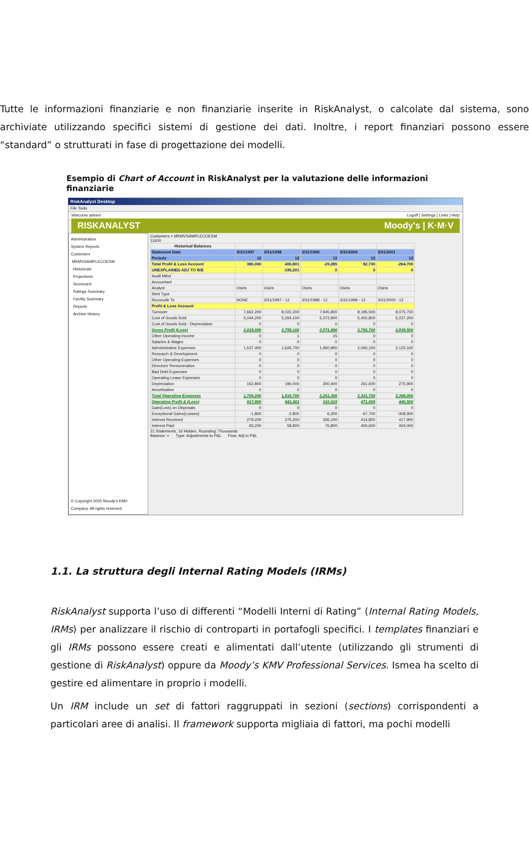Tutte le informazioni finanziarie e non finanziarie inserite in RiskAnalyst, o calcolate dal sistema, sono archiviate utilizzando specifici sistemi di gestione dei dati. Inoltre, i report finanziari possono essere “standard” o strutturati in fase di progettazione dei modelli.
Esempio di Chart of Account in RiskAnalyst per la valutazione delle informazioni finanziarie
RiskAnalyst Desktop
File Tools
Welcome admin! Logoff | Settings | Links | Help
RISKANALYST Moody's | K·M·V
Administration
System Reports
Customers
MKMVSAMPLECOESM
Historicals
Projections
Scorecard
Ratings Summary
Facility Summary
Reports
Archive History
© Copyright 2005 Moody's KMV Company. All rights reserved.
Customers > MKMVSAMPLECOESM
11600
| Historical Balances | | | | | |
| --- | --- | --- | --- | --- | --- |
| Statement Date | 3/31/1997 | 3/31/1998 | 3/31/1999 | 3/31/2000 | 3/31/2001 |
| Periods | 12 | 12 | 12 | 12 | 12 |
| Total Profit & Loss Account | 386,000 | 406,801 | -29,285 | 82,700 | -264,700 |
| UNEXPLAINED ADJ TO R/E | | -195,201 | 0 | 0 | 0 |
| Audit Mthd | | | | | |
| Accountant | | | | | |
| Analyst | Osiris | Osiris | Osiris | Osiris | Osiris |
| Stmt Type | | | | | |
| Reconcile To | NONE | 3/31/1997 - 12 | 3/31/1998 - 12 | 3/31/1999 - 12 | 3/31/2000 - 12 |
| Profit & Loss Account | | | | | |
| Turnover | 7,662,200 | 8,022,200 | 7,945,800 | 8,195,500 | 8,075,700 |
| Cost of Goods Sold | 5,044,200 | 5,264,100 | 5,373,900 | 5,402,800 | 5,237,200 |
| Cost of Goods Sold - Depreciation | 0 | 0 | 0 | 0 | 0 |
| Gross Profit (Loss) | 2,618,000 | 2,758,100 | 2,571,900 | 2,792,700 | 2,838,500 |
| Other Operating Income | 0 | 1 | 15 | 0 | 0 |
| Salaries & Wages | 0 | 0 | 0 | 0 | 0 |
| Administrative Expenses | 1,537,400 | 1,626,700 | 1,960,900 | 2,060,100 | 2,122,100 |
| Research & Development | 0 | 0 | 0 | 0 | 0 |
| Other Operating Expenses | 0 | 0 | 0 | 0 | 0 |
| Directors' Remuneration | 0 | 0 | 0 | 0 | 0 |
| Bad Debt Expenses | 0 | 0 | 0 | 0 | 0 |
| Operating Lease Expenses | 0 | 0 | 0 | 0 | 0 |
| Depreciation | 162,800 | 190,000 | 300,400 | 261,600 | 275,900 |
| Amortisation | 0 | 0 | 0 | 0 | 0 |
| Total Operating Expenses | 1,700,200 | 1,816,700 | 2,261,300 | 2,321,700 | 2,398,000 |
| Operating Profit & (Loss) | 917,800 | 941,401 | 310,615 | 471,000 | 440,500 |
| Gain(Loss) on Disposals | 0 | 0 | 0 | 0 | 0 |
| Exceptional Gains(Losses) | -1,800 | -2,800 | 6,200 | -67,700 | -308,900 |
| Interest Received | 279,200 | 275,200 | 306,100 | 414,800 | 417,900 |
| Interest Paid | 93,200 | 58,800 | 76,800 | 400,600 | 404,000 |
21 Statements, 16 Hidden, Rounding: Thousands
Balance: + Type: Adjustments to P&L Flow: Adj to P&L
1.1. La struttura degli Internal Rating Models (IRMs)
RiskAnalyst supporta l’uso di differenti “Modelli Interni di Rating” (Internal Rating Models, IRMs) per analizzare il rischio di controparti in portafogli specifici. I templates finanziari e gli IRMs possono essere creati e alimentati dall’utente (utilizzando gli strumenti di gestione di RiskAnalyst) oppure da Moody’s KMV Professional Services. Ismea ha scelto di gestire ed alimentare in proprio i modelli.
Un IRM include un set di fattori raggruppati in sezioni (sections) corrispondenti a particolari aree di analisi. Il framework supporta migliaia di fattori, ma pochi modelli